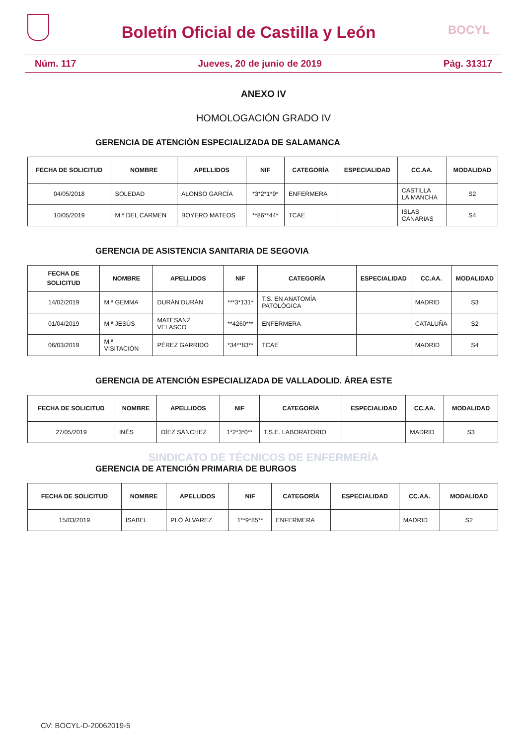Boletín Oficial de Castilla y León
BOCYL
Núm. 117 Jueves, 20 de junio de 2019 Pág. 31317
ANEXO IV
HOMOLOGACIÓN GRADO IV
GERENCIA DE ATENCIÓN ESPECIALIZADA DE SALAMANCA
| FECHA DE SOLICITUD | NOMBRE | APELLIDOS | NIF | CATEGORÍA | ESPECIALIDAD | CC.AA. | MODALIDAD |
| --- | --- | --- | --- | --- | --- | --- | --- |
| 04/05/2018 | SOLEDAD | ALONSO GARCÍA | *3*2*1*9* | ENFERMERA | | CASTILLA LA MANCHA | S2 |
| 10/05/2019 | M.ª DEL CARMEN | BOYERO MATEOS | **86**44* | TCAE | | ISLAS CANARIAS | S4 |
GERENCIA DE ASISTENCIA SANITARIA DE SEGOVIA
| FECHA DE SOLICITUD | NOMBRE | APELLIDOS | NIF | CATEGORÍA | ESPECIALIDAD | CC.AA. | MODALIDAD |
| --- | --- | --- | --- | --- | --- | --- | --- |
| 14/02/2019 | M.ª GEMMA | DURÁN DURÁN | ***3*131* | T.S. EN ANATOMÍA PATOLÓGICA | | MADRID | S3 |
| 01/04/2019 | M.ª JESÚS | MATESANZ VELASCO | **4260*** | ENFERMERA | | CATALUÑA | S2 |
| 06/03/2019 | M.ª VISITACIÓN | PÉREZ GARRIDO | *34**83** | TCAE | | MADRID | S4 |
GERENCIA DE ATENCIÓN ESPECIALIZADA DE VALLADOLID. ÁREA ESTE
| FECHA DE SOLICITUD | NOMBRE | APELLIDOS | NIF | CATEGORÍA | ESPECIALIDAD | CC.AA. | MODALIDAD |
| --- | --- | --- | --- | --- | --- | --- | --- |
| 27/05/2019 | INÉS | DÍEZ SÁNCHEZ | 1*2*3*0** | T.S.E. LABORATORIO | | MADRID | S3 |
SINDICATO DE TÉCNICOS DE ENFERMERÍA
GERENCIA DE ATENCIÓN PRIMARIA DE BURGOS
| FECHA DE SOLICITUD | NOMBRE | APELLIDOS | NIF | CATEGORÍA | ESPECIALIDAD | CC.AA. | MODALIDAD |
| --- | --- | --- | --- | --- | --- | --- | --- |
| 15/03/2019 | ISABEL | PLÓ ÁLVAREZ | 1**9*85** | ENFERMERA | | MADRID | S2 |
CV: BOCYL-D-20062019-5